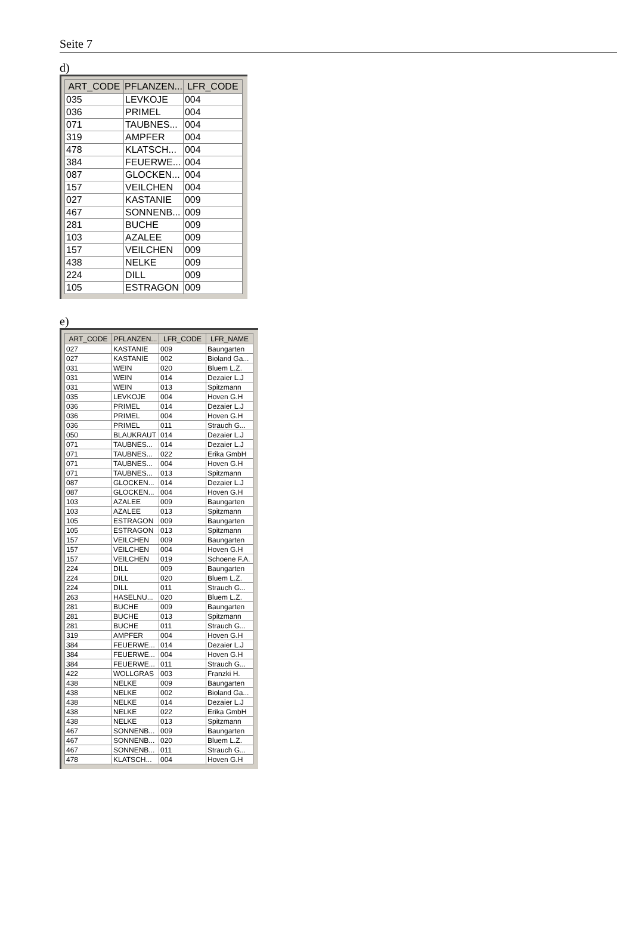Seite 7
d)
| ART_CODE | PFLANZEN... | LFR_CODE |
| --- | --- | --- |
| 035 | LEVKOJE | 004 |
| 036 | PRIMEL | 004 |
| 071 | TAUBNES... | 004 |
| 319 | AMPFER | 004 |
| 478 | KLATSCH... | 004 |
| 384 | FEUERWE... | 004 |
| 087 | GLOCKEN... | 004 |
| 157 | VEILCHEN | 004 |
| 027 | KASTANIE | 009 |
| 467 | SONNENB... | 009 |
| 281 | BUCHE | 009 |
| 103 | AZALEE | 009 |
| 157 | VEILCHEN | 009 |
| 438 | NELKE | 009 |
| 224 | DILL | 009 |
| 105 | ESTRAGON | 009 |
e)
| ART_CODE | PFLANZEN... | LFR_CODE | LFR_NAME |
| --- | --- | --- | --- |
| 027 | KASTANIE | 009 | Baungarten |
| 027 | KASTANIE | 002 | Bioland Ga... |
| 031 | WEIN | 020 | Bluem L.Z. |
| 031 | WEIN | 014 | Dezaier L.J |
| 031 | WEIN | 013 | Spitzmann |
| 035 | LEVKOJE | 004 | Hoven G.H |
| 036 | PRIMEL | 014 | Dezaier L.J |
| 036 | PRIMEL | 004 | Hoven G.H |
| 036 | PRIMEL | 011 | Strauch G... |
| 050 | BLAUKRAUT | 014 | Dezaier L.J |
| 071 | TAUBNES... | 014 | Dezaier L.J |
| 071 | TAUBNES... | 022 | Erika GmbH |
| 071 | TAUBNES... | 004 | Hoven G.H |
| 071 | TAUBNES... | 013 | Spitzmann |
| 087 | GLOCKEN... | 014 | Dezaier L.J |
| 087 | GLOCKEN... | 004 | Hoven G.H |
| 103 | AZALEE | 009 | Baungarten |
| 103 | AZALEE | 013 | Spitzmann |
| 105 | ESTRAGON | 009 | Baungarten |
| 105 | ESTRAGON | 013 | Spitzmann |
| 157 | VEILCHEN | 009 | Baungarten |
| 157 | VEILCHEN | 004 | Hoven G.H |
| 157 | VEILCHEN | 019 | Schoene F.A. |
| 224 | DILL | 009 | Baungarten |
| 224 | DILL | 020 | Bluem L.Z. |
| 224 | DILL | 011 | Strauch G... |
| 263 | HASELNU... | 020 | Bluem L.Z. |
| 281 | BUCHE | 009 | Baungarten |
| 281 | BUCHE | 013 | Spitzmann |
| 281 | BUCHE | 011 | Strauch G... |
| 319 | AMPFER | 004 | Hoven G.H |
| 384 | FEUERWE... | 014 | Dezaier L.J |
| 384 | FEUERWE... | 004 | Hoven G.H |
| 384 | FEUERWE... | 011 | Strauch G... |
| 422 | WOLLGRAS | 003 | Franzki H. |
| 438 | NELKE | 009 | Baungarten |
| 438 | NELKE | 002 | Bioland Ga... |
| 438 | NELKE | 014 | Dezaier L.J |
| 438 | NELKE | 022 | Erika GmbH |
| 438 | NELKE | 013 | Spitzmann |
| 467 | SONNENB... | 009 | Baungarten |
| 467 | SONNENB... | 020 | Bluem L.Z. |
| 467 | SONNENB... | 011 | Strauch G... |
| 478 | KLATSCH... | 004 | Hoven G.H |